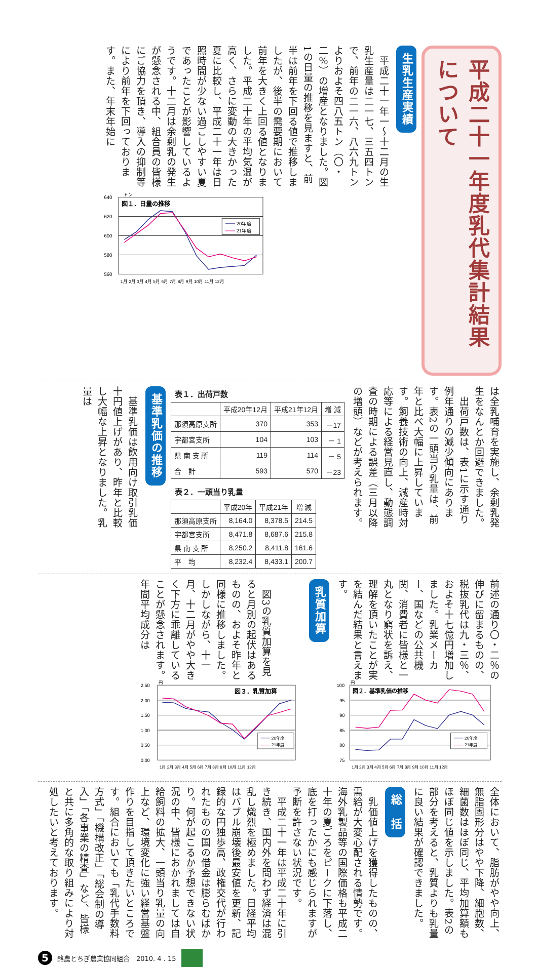平成二十一年度乳代集計結果について
生乳生産実績
　平成二十一年一～十二月の生乳生産量は二一七、三五四トンで、前年の二一六、八六九トンよりおよそ四八五トン（〇・二％）の増産となりました。図1の日量の推移を見ますと、前半は前年を下回る値で推移しましたが、後半の需要期において前年を大きく上回る値となりました。平成二十年の平均気温が高く、さらに変動の大きかった夏に比較し、平成二十一年は日照時間が少ない過ごしやすい夏であったことが影響しているようです。十二月は余剰乳の発生が懸念される中、組合員の皆様にご協力を頂き、導入の抑制等により前年を下回っております。また、年末年始に
トン
図１．日量の推移
640
620
600
580
560
20年度
21年度
1月 2月 3月 4月 5月 6月 7月 8月 9月 10月 11月 12月
は全乳哺育を実施し、余剰乳発生をなんとか回避できました。
　出荷戸数は、表1に示す通り例年通りの減少傾向にあります。表2の一頭当り乳量は、前年と比べ大幅に上昇しています。飼養技術の向上、減産時対応等による経営見直し、動態調査の時期による誤差（三月以降の増頭）などが考えられます。
表１．出荷戸数
| | 平成20年12月 | 平成21年12月 | 増 減 |
| --- | --- | --- | --- |
| 那須高原支所 | 370 | 353 | －17 |
| 宇都宮支所 | 104 | 103 | － 1 |
| 県 南 支 所 | 119 | 114 | － 5 |
| 合 計 | 593 | 570 | －23 |
表２．一頭当り乳量
| | 平成20年 | 平成21年 | 増 減 |
| --- | --- | --- | --- |
| 那須高原支所 | 8,164.0 | 8,378.5 | 214.5 |
| 宇都宮支所 | 8,471.8 | 8,687.6 | 215.8 |
| 県 南 支 所 | 8,250.2 | 8,411.8 | 161.6 |
| 平 均 | 8,232.4 | 8,433.1 | 200.7 |
基準乳価の推移
　基準乳価は飲用向け取引乳価十円値上げがあり、昨年と比較し大幅な上昇となりました。乳量は
前述の通り〇・二％の伸びに留まるものの、税抜乳代は九・三％、およそ十七億円増加しました。乳業メーカー、国などの公共機関、消費者に皆様と一丸となり窮状を訴え、理解を頂いたことが実を結んだ結果と言えます。
円
図２．基準乳価の推移
100
95
90
85
80
75
20年度
21年度
1月 2月 3月 4月 5月 6月 7月 8月 9月 10月 11月 12月
乳質加算
　図3の乳質加算を見ると月別の起伏はあるものの、およそ昨年と同様に推移しました。しかしながら、十一月、十二月がやや大きく下方に乖離していることが懸念されます。年間平均成分は
円
図３．乳質加算
2.50
2.00
1.50
1.00
0.50
0.00
20年度
21年度
1月 2月 3月 4月 5月 6月 7月 8月 9月 10月 11月 12月
全体において、脂肪がやや向上、無脂固形分はやや下降、細胞数、細菌数はほぼ同じ、平均加算額もほぼ同じ値を示しました。表2の部分を考えると、乳質よりも乳量に良い結果が確認できました。
総　括
　乳価値上げを獲得したものの、需給が大変心配される情勢です。海外乳製品等の国際価格も平成二十年の夏ごろをピークに下落し、底を打ったかにも感じられますが予断を許さない状況です。
　平成二十一年は平成二十年に引き続き、国内外を問わず経済は混乱し熾烈を極めました。日経平均はバブル崩壊後最安値を更新、記録的な円独歩高、政権交代が行われたものの国の借金は膨らむばかり。何が起こるか予想できない状況の中、皆様におかれましては自給飼料の拡大、一頭当り乳量の向上など、環境変化に強い経営基盤作りを目指して頂きたいところです。組合においても「乳代手数料方式」「機構改正」「総会制の導入」「各事業の精査」など、皆様と共に多角的な取り組みにより対処したいと考えております。
5
酪農とちぎ農業協同組合　2010. 4 . 15